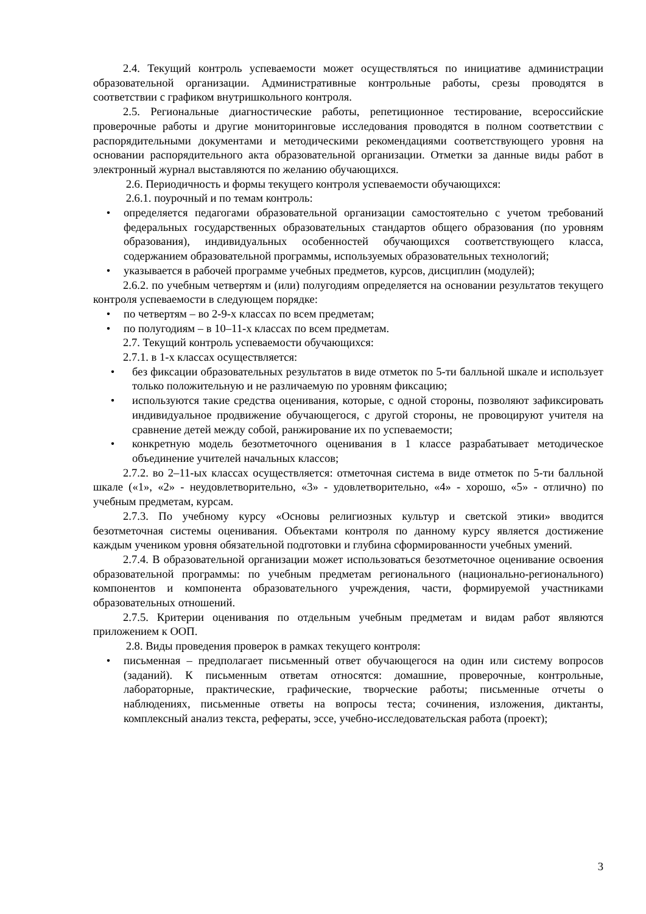2.4. Текущий контроль успеваемости может осуществляться по инициативе администрации образовательной организации. Административные контрольные работы, срезы проводятся в соответствии с графиком внутришкольного контроля.
2.5. Региональные диагностические работы, репетиционное тестирование, всероссийские проверочные работы и другие мониторинговые исследования проводятся в полном соответствии с распорядительными документами и методическими рекомендациями соответствующего уровня на основании распорядительного акта образовательной организации. Отметки за данные виды работ в электронный журнал выставляются по желанию обучающихся.
2.6. Периодичность и формы текущего контроля успеваемости обучающихся:
2.6.1. поурочный и по темам контроль:
• определяется педагогами образовательной организации самостоятельно с учетом требований федеральных государственных образовательных стандартов общего образования (по уровням образования), индивидуальных особенностей обучающихся соответствующего класса, содержанием образовательной программы, используемых образовательных технологий;
• указывается в рабочей программе учебных предметов, курсов, дисциплин (модулей);
2.6.2. по учебным четвертям и (или) полугодиям определяется на основании результатов текущего контроля успеваемости в следующем порядке:
• по четвертям – во 2-9-х классах по всем предметам;
• по полугодиям – в 10–11-х классах по всем предметам.
2.7. Текущий контроль успеваемости обучающихся:
2.7.1. в 1-х классах осуществляется:
• без фиксации образовательных результатов в виде отметок по 5-ти балльной шкале и использует только положительную и не различаемую по уровням фиксацию;
• используются такие средства оценивания, которые, с одной стороны, позволяют зафиксировать индивидуальное продвижение обучающегося, с другой стороны, не провоцируют учителя на сравнение детей между собой, ранжирование их по успеваемости;
• конкретную модель безотметочного оценивания в 1 классе разрабатывает методическое объединение учителей начальных классов;
2.7.2. во 2–11-ых классах осуществляется: отметочная система в виде отметок по 5-ти балльной шкале («1», «2» - неудовлетворительно, «3» - удовлетворительно, «4» - хорошо, «5» - отлично) по учебным предметам, курсам.
2.7.3. По учебному курсу «Основы религиозных культур и светской этики» вводится безотметочная системы оценивания. Объектами контроля по данному курсу является достижение каждым учеником уровня обязательной подготовки и глубина сформированности учебных умений.
2.7.4. В образовательной организации может использоваться безотметочное оценивание освоения образовательной программы: по учебным предметам регионального (национально-регионального) компонентов и компонента образовательного учреждения, части, формируемой участниками образовательных отношений.
2.7.5. Критерии оценивания по отдельным учебным предметам и видам работ являются приложением к ООП.
2.8. Виды проведения проверок в рамках текущего контроля:
• письменная – предполагает письменный ответ обучающегося на один или систему вопросов (заданий). К письменным ответам относятся: домашние, проверочные, контрольные, лабораторные, практические, графические, творческие работы; письменные отчеты о наблюдениях, письменные ответы на вопросы теста; сочинения, изложения, диктанты, комплексный анализ текста, рефераты, эссе, учебно-исследовательская работа (проект);
3